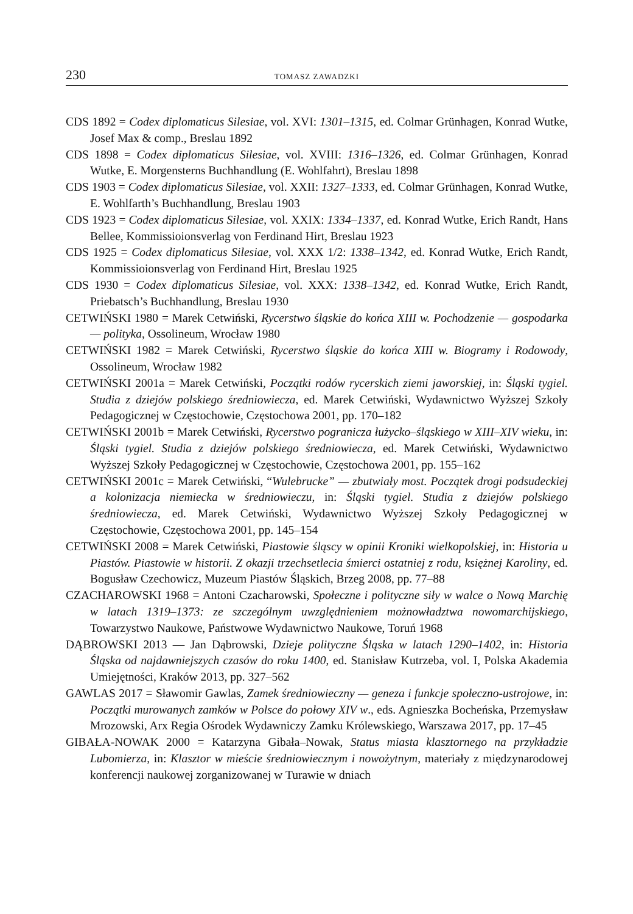230 TOMASZ ZAWADZKI
CDS 1892 = Codex diplomaticus Silesiae, vol. XVI: 1301–1315, ed. Colmar Grünhagen, Konrad Wutke, Josef Max & comp., Breslau 1892
CDS 1898 = Codex diplomaticus Silesiae, vol. XVIII: 1316–1326, ed. Colmar Grünhagen, Konrad Wutke, E. Morgensterns Buchhandlung (E. Wohlfahrt), Breslau 1898
CDS 1903 = Codex diplomaticus Silesiae, vol. XXII: 1327–1333, ed. Colmar Grünhagen, Konrad Wutke, E. Wohlfarth’s Buchhandlung, Breslau 1903
CDS 1923 = Codex diplomaticus Silesiae, vol. XXIX: 1334–1337, ed. Konrad Wutke, Erich Randt, Hans Bellee, Kommissioionsverlag von Ferdinand Hirt, Breslau 1923
CDS 1925 = Codex diplomaticus Silesiae, vol. XXX 1/2: 1338–1342, ed. Konrad Wutke, Erich Randt, Kommissioionsverlag von Ferdinand Hirt, Breslau 1925
CDS 1930 = Codex diplomaticus Silesiae, vol. XXX: 1338–1342, ed. Konrad Wutke, Erich Randt, Priebatsch’s Buchhandlung, Breslau 1930
CETWIŃSKI 1980 = Marek Cetwiński, Rycerstwo śląskie do końca XIII w. Pochodzenie — gospodarka — polityka, Ossolineum, Wrocław 1980
CETWIŃSKI 1982 = Marek Cetwiński, Rycerstwo śląskie do końca XIII w. Biogramy i Rodowody, Ossolineum, Wrocław 1982
CETWIŃSKI 2001a = Marek Cetwiński, Początki rodów rycerskich ziemi jaworskiej, in: Śląski tygiel. Studia z dziejów polskiego średniowiecza, ed. Marek Cetwiński, Wydawnictwo Wyższej Szkoły Pedagogicznej w Częstochowie, Częstochowa 2001, pp. 170–182
CETWIŃSKI 2001b = Marek Cetwiński, Rycerstwo pogranicza łużycko–śląskiego w XIII–XIV wieku, in: Śląski tygiel. Studia z dziejów polskiego średniowiecza, ed. Marek Cetwiński, Wydawnictwo Wyższej Szkoły Pedagogicznej w Częstochowie, Częstochowa 2001, pp. 155–162
CETWIŃSKI 2001c = Marek Cetwiński, “Wulebrucke” — zbutwiały most. Początek drogi podsudeckiej a kolonizacja niemiecka w średniowieczu, in: Śląski tygiel. Studia z dziejów polskiego średniowiecza, ed. Marek Cetwiński, Wydawnictwo Wyższej Szkoły Pedagogicznej w Częstochowie, Częstochowa 2001, pp. 145–154
CETWIŃSKI 2008 = Marek Cetwiński, Piastowie śląscy w opinii Kroniki wielkopolskiej, in: Historia u Piastów. Piastowie w historii. Z okazji trzechsetlecia śmierci ostatniej z rodu, księżnej Karoliny, ed. Bogusław Czechowicz, Muzeum Piastów Śląskich, Brzeg 2008, pp. 77–88
CZACHAROWSKI 1968 = Antoni Czacharowski, Społeczne i polityczne siły w walce o Nową Marchię w latach 1319–1373: ze szczególnym uwzględnieniem możnowładztwa nowomarchijskiego, Towarzystwo Naukowe, Państwowe Wydawnictwo Naukowe, Toruń 1968
DĄBROWSKI 2013 — Jan Dąbrowski, Dzieje polityczne Śląska w latach 1290–1402, in: Historia Śląska od najdawniejszych czasów do roku 1400, ed. Stanisław Kutrzeba, vol. I, Polska Akademia Umiejętności, Kraków 2013, pp. 327–562
GAWLAS 2017 = Sławomir Gawlas, Zamek średniowieczny — geneza i funkcje społeczno-ustrojowe, in: Początki murowanych zamków w Polsce do połowy XIV w., eds. Agnieszka Bocheńska, Przemysław Mrozowski, Arx Regia Ośrodek Wydawniczy Zamku Królewskiego, Warszawa 2017, pp. 17–45
GIBAŁA-NOWAK 2000 = Katarzyna Gibała–Nowak, Status miasta klasztornego na przykładzie Lubomierza, in: Klasztor w mieście średniowiecznym i nowożytnym, materiały z międzynarodowej konferencji naukowej zorganizowanej w Turawie w dniach